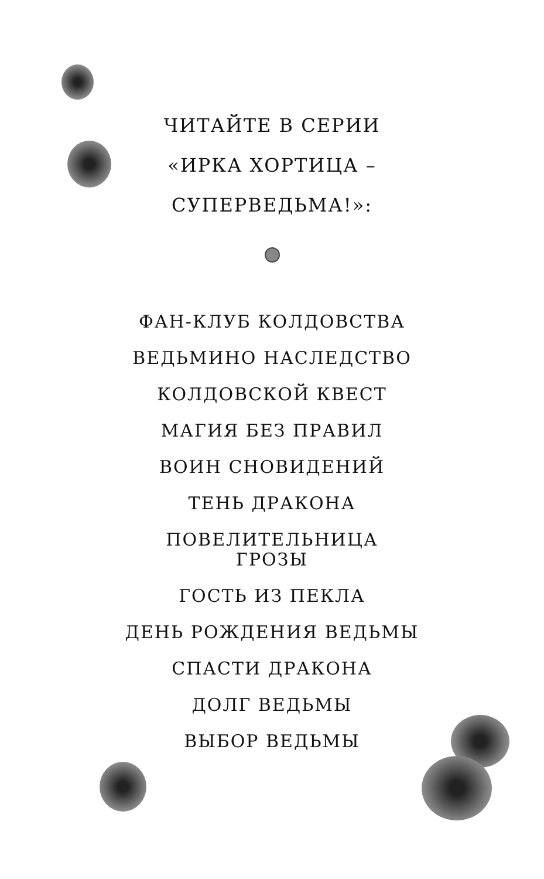ЧИТАЙТЕ В СЕРИИ
«ИРКА ХОРТИЦА –
СУПЕРВЕДЬМА!»:
ФАН-КЛУБ КОЛДОВСТВА
ВЕДЬМИНО НАСЛЕДСТВО
КОЛДОВСКОЙ КВЕСТ
МАГИЯ БЕЗ ПРАВИЛ
ВОИН СНОВИДЕНИЙ
ТЕНЬ ДРАКОНА
ПОВЕЛИТЕЛЬНИЦА
ГРОЗЫ
ГОСТЬ ИЗ ПЕКЛА
ДЕНЬ РОЖДЕНИЯ ВЕДЬМЫ
СПАСТИ ДРАКОНА
ДОЛГ ВЕДЬМЫ
ВЫБОР ВЕДЬМЫ